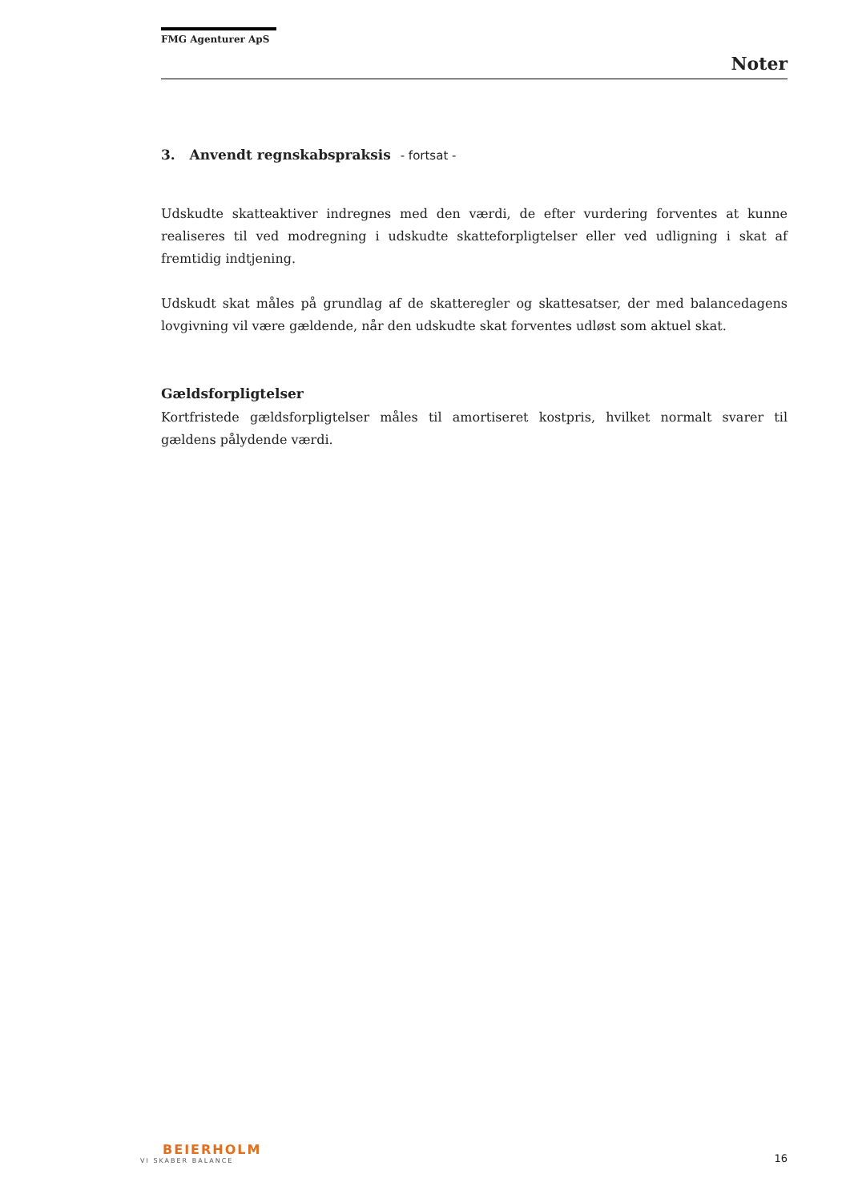FMG Agenturer ApS
Noter
3. Anvendt regnskabspraksis - fortsat -
Udskudte skatteaktiver indregnes med den værdi, de efter vurdering forventes at kunne realiseres til ved modregning i udskudte skatteforpligtelser eller ved udligning i skat af fremtidig indtjening.
Udskudt skat måles på grundlag af de skatteregler og skattesatser, der med balancedagens lovgivning vil være gældende, når den udskudte skat forventes udløst som aktuel skat.
Gældsforpligtelser
Kortfristede gældsforpligtelser måles til amortiseret kostpris, hvilket normalt svarer til gældens pålydende værdi.
BEIERHOLM
VI SKABER BALANCE
16